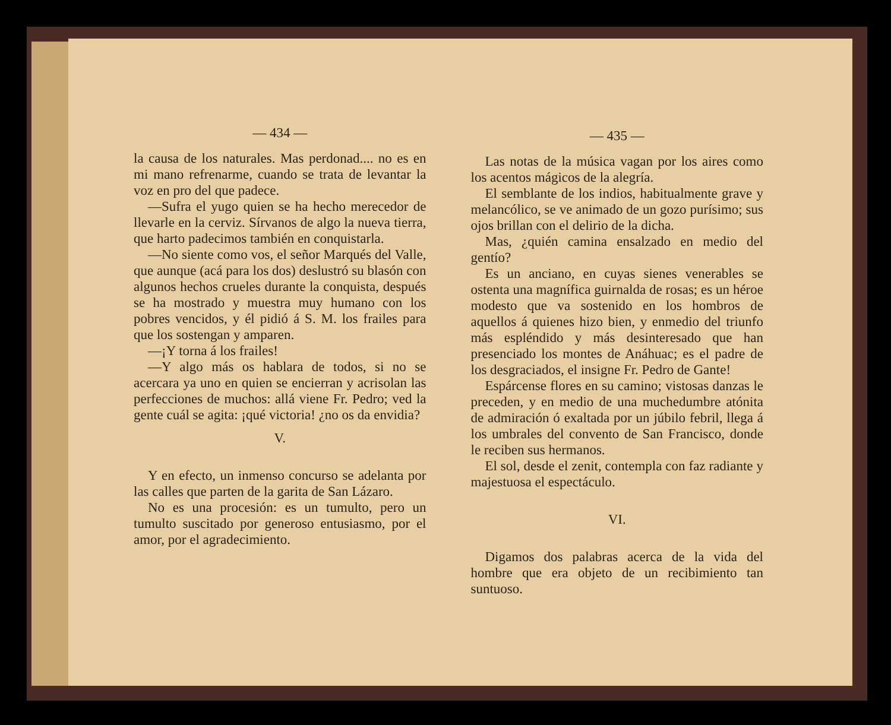— 434 —
la causa de los naturales. Mas perdonad.... no es en mi mano refrenarme, cuando se trata de levantar la voz en pro del que padece.
—Sufra el yugo quien se ha hecho merecedor de llevarle en la cerviz. Sírvanos de algo la nueva tierra, que harto padecimos también en conquistarla.
—No siente como vos, el señor Marqués del Valle, que aunque (acá para los dos) deslustró su blasón con algunos hechos crueles durante la conquista, después se ha mostrado y muestra muy humano con los pobres vencidos, y él pidió á S. M. los frailes para que los sostengan y amparen.
—¡Y torna á los frailes!
—Y algo más os hablara de todos, si no se acercara ya uno en quien se encierran y acrisolan las perfecciones de muchos: allá viene Fr. Pedro; ved la gente cuál se agita: ¡qué victoria! ¿no os da envidia?
V.
Y en efecto, un inmenso concurso se adelanta por las calles que parten de la garita de San Lázaro.
No es una procesión: es un tumulto, pero un tumulto suscitado por generoso entusiasmo, por el amor, por el agradecimiento.
— 435 —
Las notas de la música vagan por los aires como los acentos mágicos de la alegría.
El semblante de los indios, habitualmente grave y melancólico, se ve animado de un gozo purísimo; sus ojos brillan con el delirio de la dicha.
Mas, ¿quién camina ensalzado en medio del gentío?
Es un anciano, en cuyas sienes venerables se ostenta una magnífica guirnalda de rosas; es un héroe modesto que va sostenido en los hombros de aquellos á quienes hizo bien, y enmedio del triunfo más espléndido y más desinteresado que han presenciado los montes de Anáhuac; es el padre de los desgraciados, el insigne Fr. Pedro de Gante!
Espárcense flores en su camino; vistosas danzas le preceden, y en medio de una muchedumbre atónita de admiración ó exaltada por un júbilo febril, llega á los umbrales del convento de San Francisco, donde le reciben sus hermanos.
El sol, desde el zenit, contempla con faz radiante y majestuosa el espectáculo.
VI.
Digamos dos palabras acerca de la vida del hombre que era objeto de un recibimiento tan suntuoso.